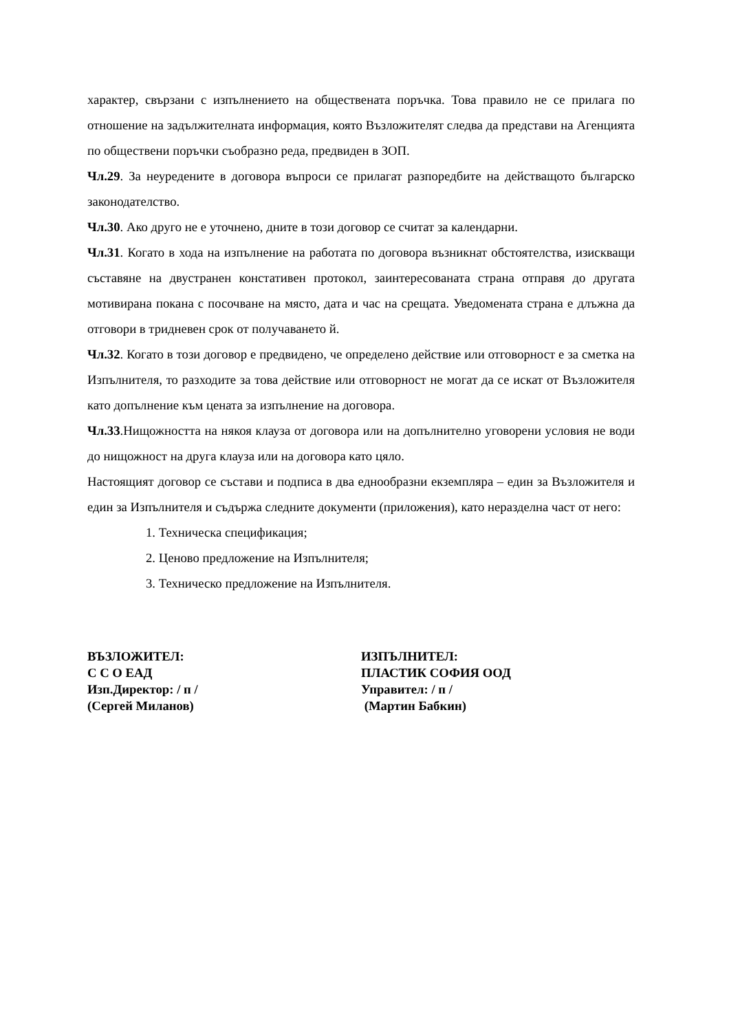характер, свързани с изпълнението на обществената поръчка. Това правило не се прилага по отношение на задължителната информация, която Възложителят следва да представи на Агенцията по обществени поръчки съобразно реда, предвиден в ЗОП.
Чл.29. За неуредените в договора въпроси се прилагат разпоредбите на действащото българско законодателство.
Чл.30. Ако друго не е уточнено, дните в този договор се считат за календарни.
Чл.31. Когато в хода на изпълнение на работата по договора възникнат обстоятелства, изискващи съставяне на двустранен констативен протокол, заинтересованата страна отправя до другата мотивирана покана с посочване на място, дата и час на срещата. Уведомената страна е длъжна да отговори в тридневен срок от получаването й.
Чл.32. Когато в този договор е предвидено, че определено действие или отговорност е за сметка на Изпълнителя, то разходите за това действие или отговорност не могат да се искат от Възложителя като допълнение към цената за изпълнение на договора.
Чл.33.Нищожността на някоя клауза от договора или на допълнително уговорени условия не води до нищожност на друга клауза или на договора като цяло.
Настоящият договор се състави и подписа в два еднообразни екземпляра – един за Възложителя и един за Изпълнителя и съдържа следните документи (приложения), като неразделна част от него:
1. Техническа спецификация;
2. Ценово предложение на Изпълнителя;
3. Техническо предложение на Изпълнителя.
ВЪЗЛОЖИТЕЛ:
С С О ЕАД
Изп.Директор: / п /
(Сергей Миланов)
ИЗПЪЛНИТЕЛ:
ПЛАСТИК СОФИЯ ООД
Управител: / п /
(Мартин Бабкин)